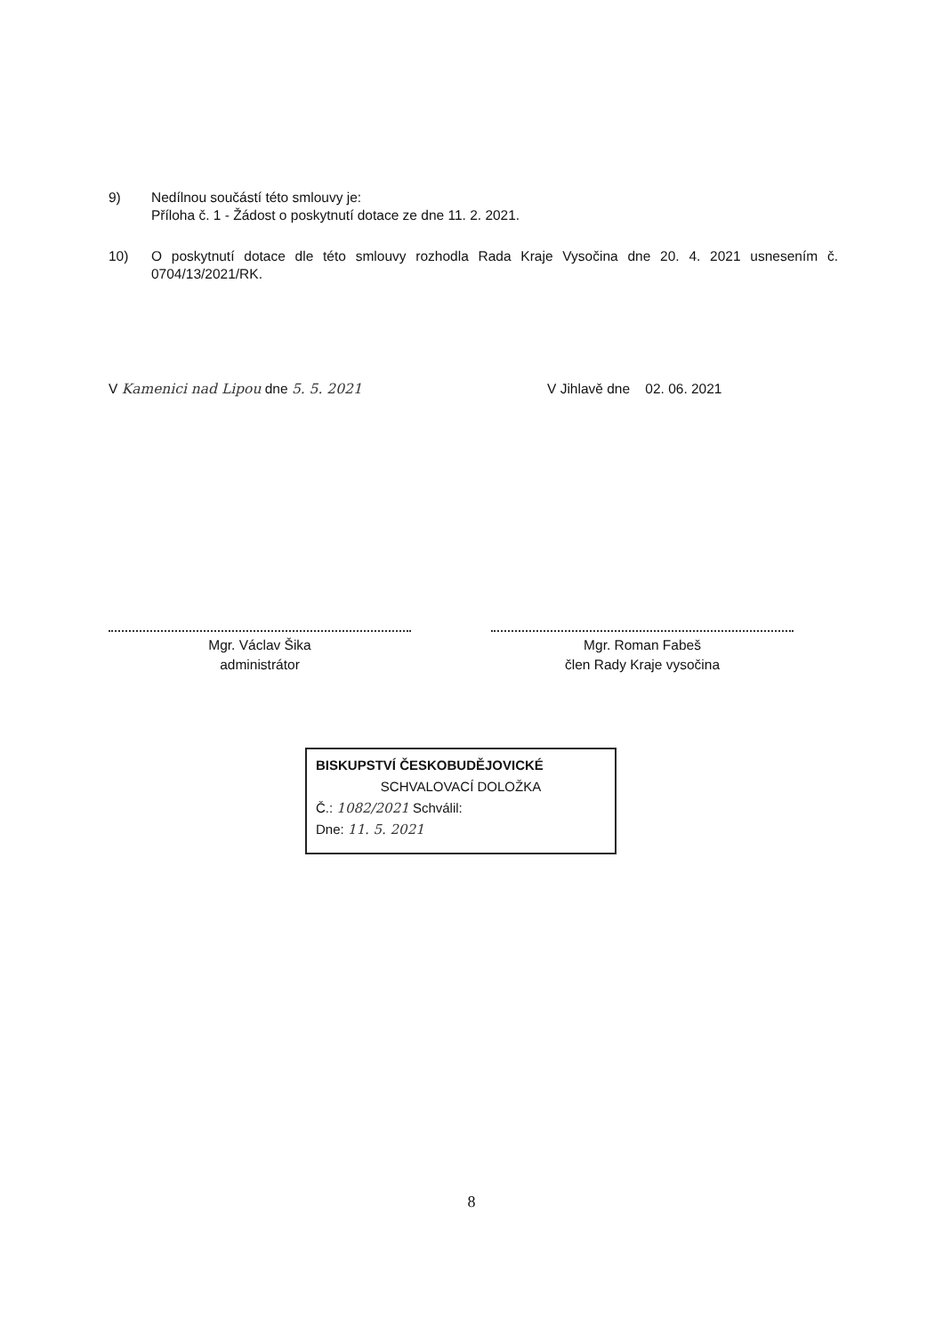9) Nedílnou součástí této smlouvy je:
Příloha č. 1 - Žádost o poskytnutí dotace ze dne 11. 2. 2021.
10) O poskytnutí dotace dle této smlouvy rozhodla Rada Kraje Vysočina dne 20. 4. 2021 usnesením č. 0704/13/2021/RK.
V Kamenici nad Lipou dne 5. 5. 2021 V Jihlavě dne 02. 06. 2021
Mgr. Václav Šika
administrátor
Mgr. Roman Fabeš
člen Rady Kraje vysočina
BISKUPSTVÍ ČESKOBUDĚJOVICKÉ
SCHVALOVACÍ DOLOŽKA
Č.: 1082/2021 Schválil:
Dne: 11. 5. 2021
8